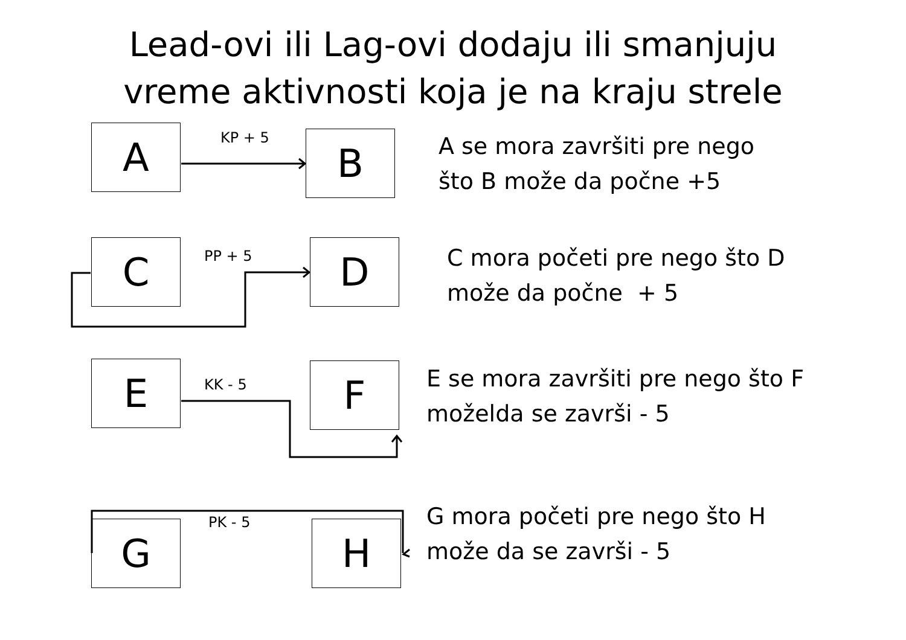Lead-ovi ili Lag-ovi dodaju ili smanjuju
vreme aktivnosti koja je na kraju strele
A KP + 5 B
A se mora završiti pre nego
što B može da počne +5
C PP + 5 D
C mora početi pre nego što D
može da počne + 5
E KK - 5 F
E se mora završiti pre nego što F
moželda se završi - 5
G PK - 5 H
G mora početi pre nego što H
može da se završi - 5